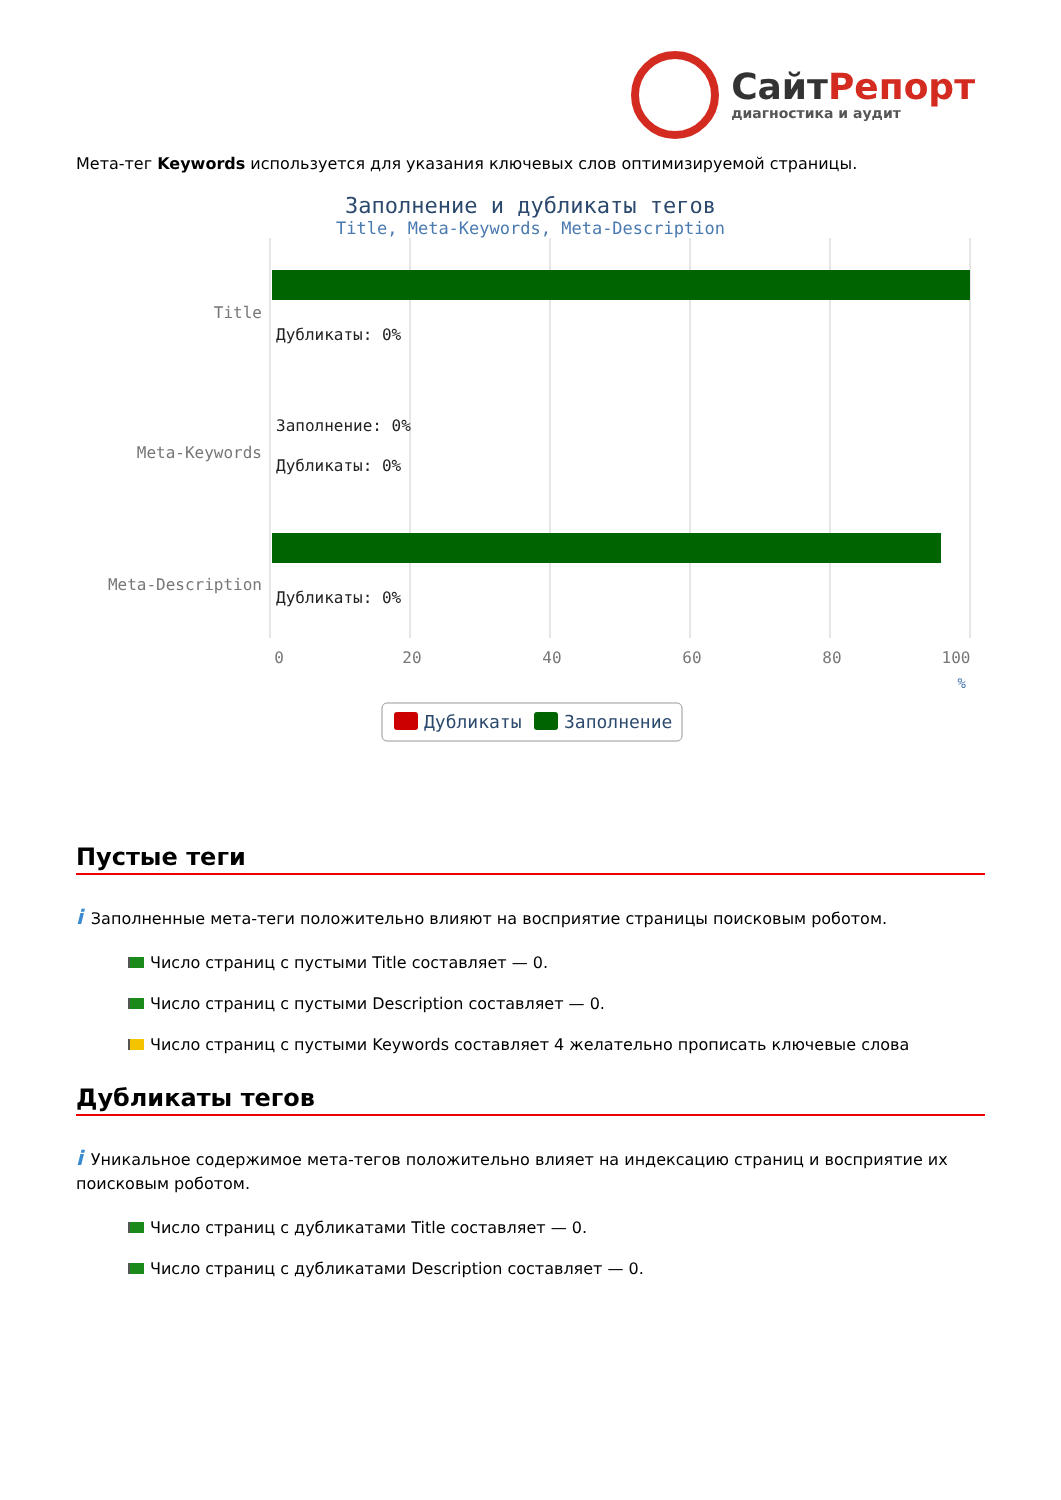СайтРепорт
диагностика и аудит
Мета-тег Keywords используется для указания ключевых слов оптимизируемой страницы.
Заполнение и дубликаты тегов
Title, Meta-Keywords, Meta-Description
Title
Meta-Keywords
Meta-Description
Дубликаты: 0%
Заполнение: 0%
Дубликаты: 0%
Дубликаты: 0%
0
20
40
60
80
100
%
Дубликаты
Заполнение
Пустые теги
i Заполненные мета-теги положительно влияют на восприятие страницы поисковым роботом.
Число страниц с пустыми Title составляет — 0.
Число страниц с пустыми Description составляет — 0.
Число страниц с пустыми Keywords составляет 4 желательно прописать ключевые слова
Дубликаты тегов
i Уникальное содержимое мета-тегов положительно влияет на индексацию страниц и восприятие их поисковым роботом.
Число страниц с дубликатами Title составляет — 0.
Число страниц с дубликатами Description составляет — 0.